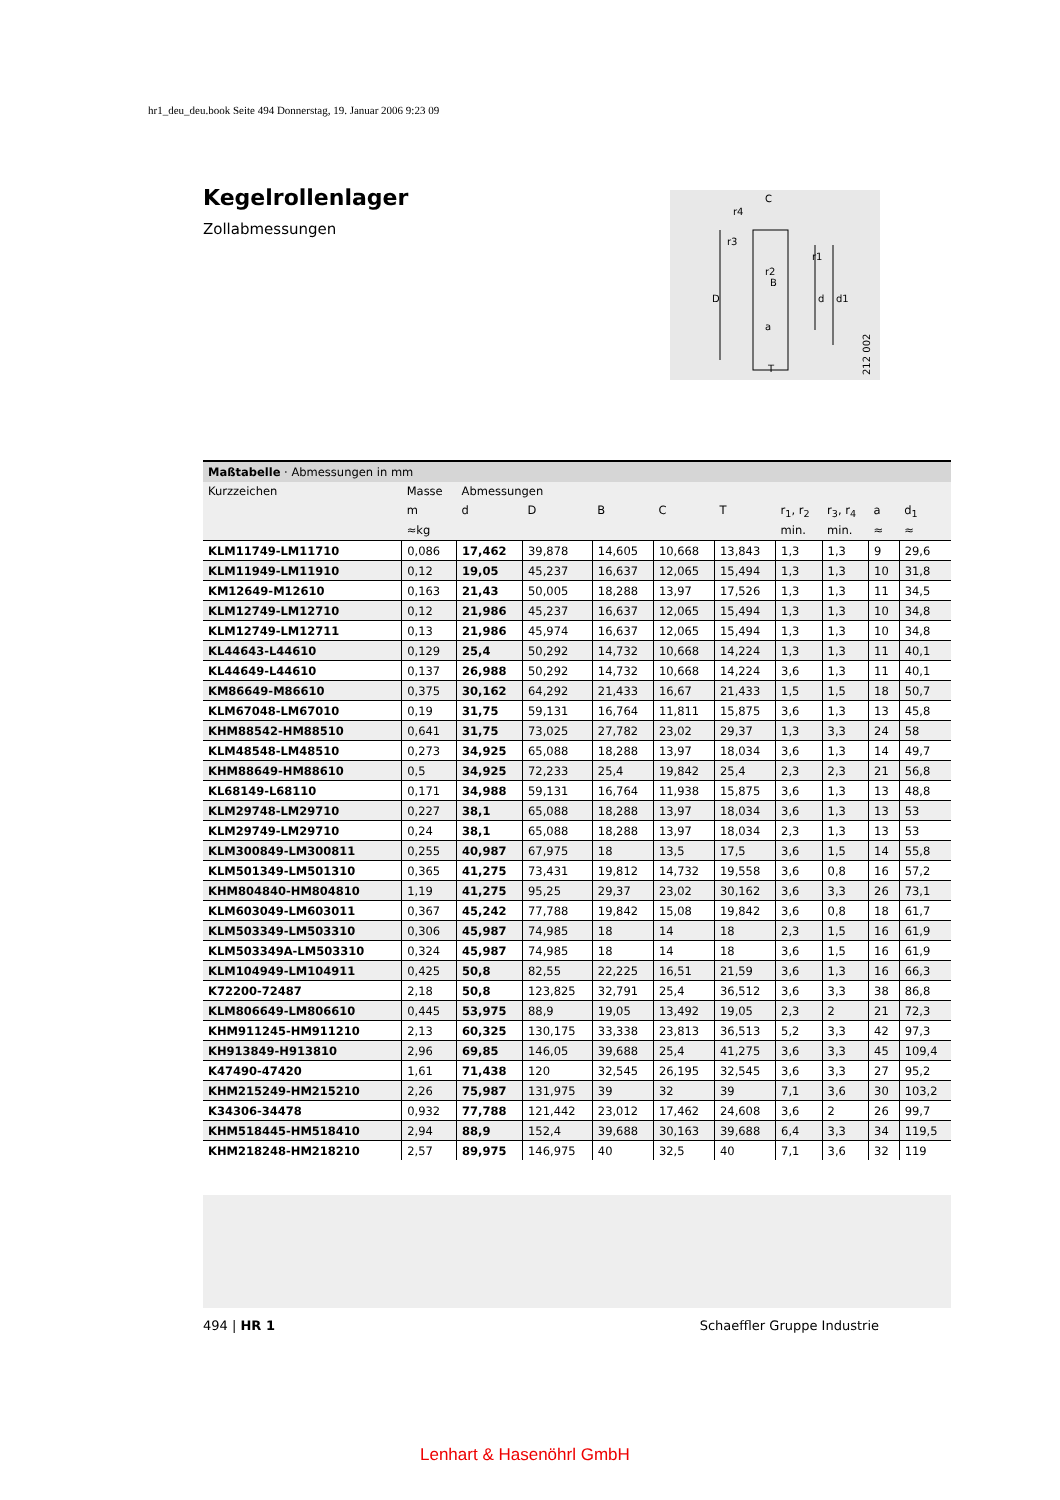hr1_deu_deu.book Seite 494 Donnerstag, 19. Januar 2006 9:23 09
Kegelrollenlager
Zollabmessungen
C
r4
r3
r1
r2
B
D
d
d1
a
T
212 002
Maßtabelle · Abmessungen in mm
| Kurzzeichen | Masse | Abmessungen | | | | | | | | |
| --- | --- | --- | --- | --- | --- | --- | --- | --- | --- | --- |
| | m | d | D | B | C | T | r<sub>1</sub>, r<sub>2</sub> | r<sub>3</sub>, r<sub>4</sub> | a | d<sub>1</sub> |
| | ≈kg | | | | | | min. | min. | ≈ | ≈ |
| KLM11749-LM11710 | 0,086 | 17,462 | 39,878 | 14,605 | 10,668 | 13,843 | 1,3 | 1,3 | 9 | 29,6 |
| KLM11949-LM11910 | 0,12 | 19,05 | 45,237 | 16,637 | 12,065 | 15,494 | 1,3 | 1,3 | 10 | 31,8 |
| KM12649-M12610 | 0,163 | 21,43 | 50,005 | 18,288 | 13,97 | 17,526 | 1,3 | 1,3 | 11 | 34,5 |
| KLM12749-LM12710 | 0,12 | 21,986 | 45,237 | 16,637 | 12,065 | 15,494 | 1,3 | 1,3 | 10 | 34,8 |
| KLM12749-LM12711 | 0,13 | 21,986 | 45,974 | 16,637 | 12,065 | 15,494 | 1,3 | 1,3 | 10 | 34,8 |
| KL44643-L44610 | 0,129 | 25,4 | 50,292 | 14,732 | 10,668 | 14,224 | 1,3 | 1,3 | 11 | 40,1 |
| KL44649-L44610 | 0,137 | 26,988 | 50,292 | 14,732 | 10,668 | 14,224 | 3,6 | 1,3 | 11 | 40,1 |
| KM86649-M86610 | 0,375 | 30,162 | 64,292 | 21,433 | 16,67 | 21,433 | 1,5 | 1,5 | 18 | 50,7 |
| KLM67048-LM67010 | 0,19 | 31,75 | 59,131 | 16,764 | 11,811 | 15,875 | 3,6 | 1,3 | 13 | 45,8 |
| KHM88542-HM88510 | 0,641 | 31,75 | 73,025 | 27,782 | 23,02 | 29,37 | 1,3 | 3,3 | 24 | 58 |
| KLM48548-LM48510 | 0,273 | 34,925 | 65,088 | 18,288 | 13,97 | 18,034 | 3,6 | 1,3 | 14 | 49,7 |
| KHM88649-HM88610 | 0,5 | 34,925 | 72,233 | 25,4 | 19,842 | 25,4 | 2,3 | 2,3 | 21 | 56,8 |
| KL68149-L68110 | 0,171 | 34,988 | 59,131 | 16,764 | 11,938 | 15,875 | 3,6 | 1,3 | 13 | 48,8 |
| KLM29748-LM29710 | 0,227 | 38,1 | 65,088 | 18,288 | 13,97 | 18,034 | 3,6 | 1,3 | 13 | 53 |
| KLM29749-LM29710 | 0,24 | 38,1 | 65,088 | 18,288 | 13,97 | 18,034 | 2,3 | 1,3 | 13 | 53 |
| KLM300849-LM300811 | 0,255 | 40,987 | 67,975 | 18 | 13,5 | 17,5 | 3,6 | 1,5 | 14 | 55,8 |
| KLM501349-LM501310 | 0,365 | 41,275 | 73,431 | 19,812 | 14,732 | 19,558 | 3,6 | 0,8 | 16 | 57,2 |
| KHM804840-HM804810 | 1,19 | 41,275 | 95,25 | 29,37 | 23,02 | 30,162 | 3,6 | 3,3 | 26 | 73,1 |
| KLM603049-LM603011 | 0,367 | 45,242 | 77,788 | 19,842 | 15,08 | 19,842 | 3,6 | 0,8 | 18 | 61,7 |
| KLM503349-LM503310 | 0,306 | 45,987 | 74,985 | 18 | 14 | 18 | 2,3 | 1,5 | 16 | 61,9 |
| KLM503349A-LM503310 | 0,324 | 45,987 | 74,985 | 18 | 14 | 18 | 3,6 | 1,5 | 16 | 61,9 |
| KLM104949-LM104911 | 0,425 | 50,8 | 82,55 | 22,225 | 16,51 | 21,59 | 3,6 | 1,3 | 16 | 66,3 |
| K72200-72487 | 2,18 | 50,8 | 123,825 | 32,791 | 25,4 | 36,512 | 3,6 | 3,3 | 38 | 86,8 |
| KLM806649-LM806610 | 0,445 | 53,975 | 88,9 | 19,05 | 13,492 | 19,05 | 2,3 | 2 | 21 | 72,3 |
| KHM911245-HM911210 | 2,13 | 60,325 | 130,175 | 33,338 | 23,813 | 36,513 | 5,2 | 3,3 | 42 | 97,3 |
| KH913849-H913810 | 2,96 | 69,85 | 146,05 | 39,688 | 25,4 | 41,275 | 3,6 | 3,3 | 45 | 109,4 |
| K47490-47420 | 1,61 | 71,438 | 120 | 32,545 | 26,195 | 32,545 | 3,6 | 3,3 | 27 | 95,2 |
| KHM215249-HM215210 | 2,26 | 75,987 | 131,975 | 39 | 32 | 39 | 7,1 | 3,6 | 30 | 103,2 |
| K34306-34478 | 0,932 | 77,788 | 121,442 | 23,012 | 17,462 | 24,608 | 3,6 | 2 | 26 | 99,7 |
| KHM518445-HM518410 | 2,94 | 88,9 | 152,4 | 39,688 | 30,163 | 39,688 | 6,4 | 3,3 | 34 | 119,5 |
| KHM218248-HM218210 | 2,57 | 89,975 | 146,975 | 40 | 32,5 | 40 | 7,1 | 3,6 | 32 | 119 |
494 | HR 1 Schaeffler Gruppe Industrie
Lenhart & Hasenöhrl GmbH